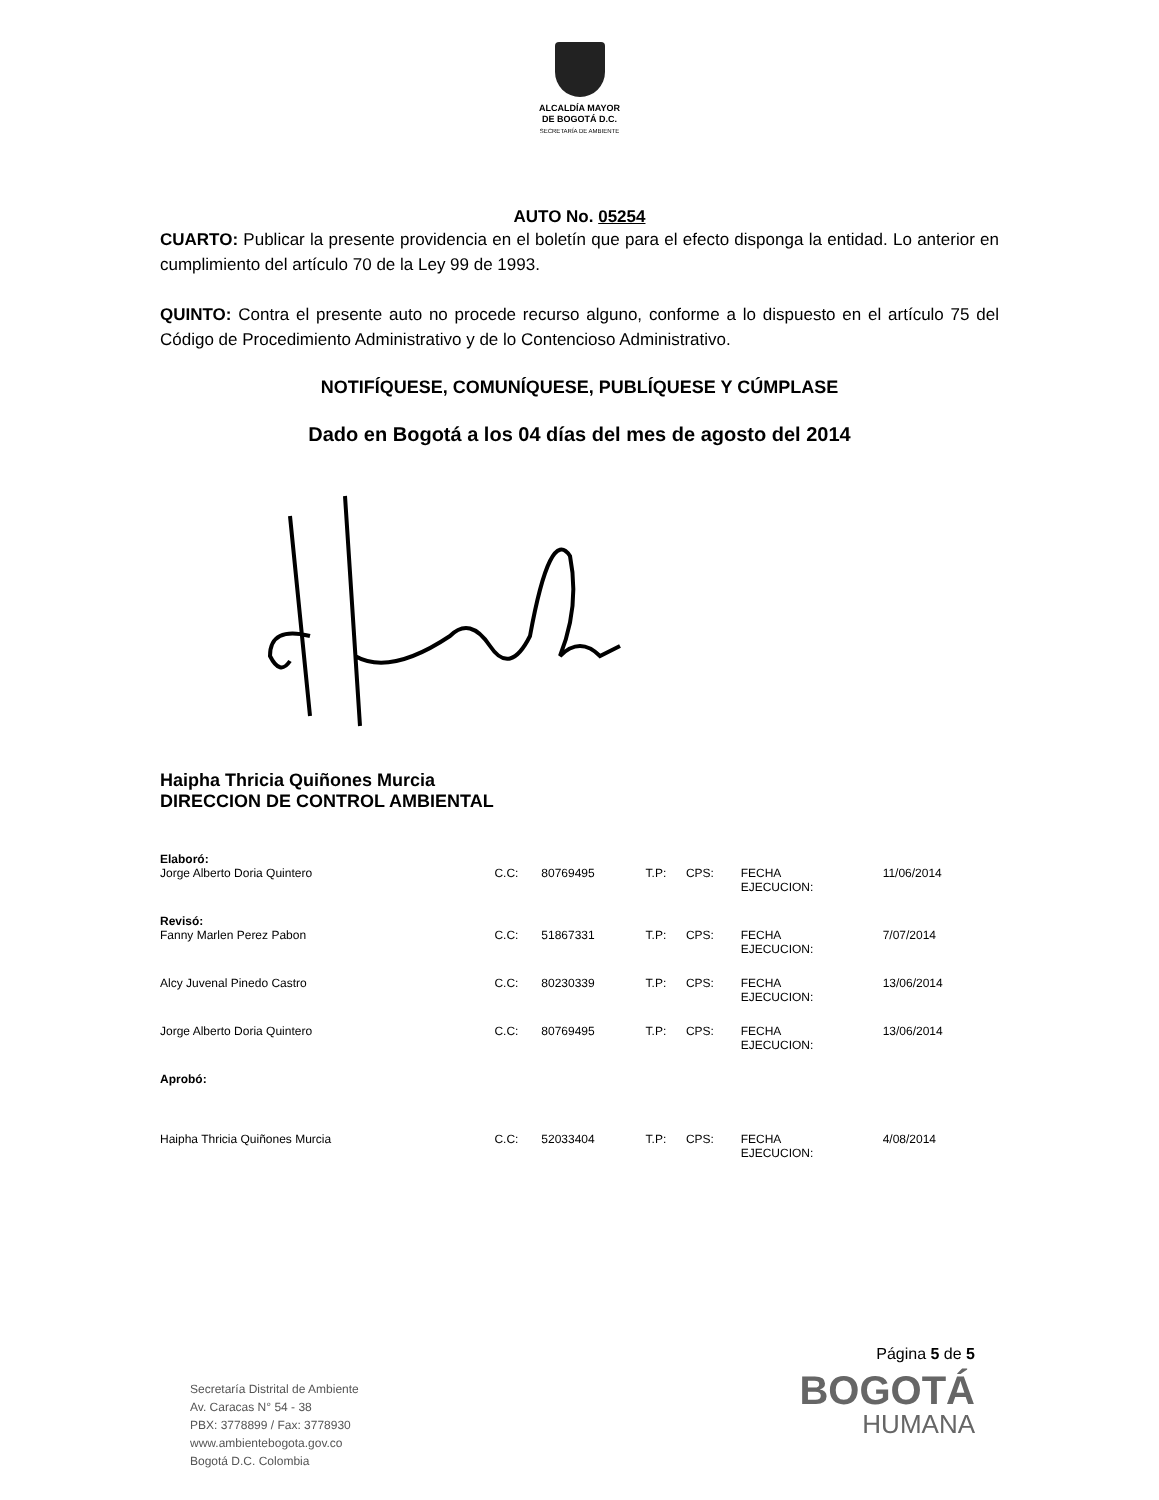ALCALDÍA MAYOR
DE BOGOTÁ D.C.
SECRETARÍA DE AMBIENTE
AUTO No. 05254
CUARTO: Publicar la presente providencia en el boletín que para el efecto disponga la entidad. Lo anterior en cumplimiento del artículo 70 de la Ley 99 de 1993.
QUINTO: Contra el presente auto no procede recurso alguno, conforme a lo dispuesto en el artículo 75 del Código de Procedimiento Administrativo y de lo Contencioso Administrativo.
NOTIFÍQUESE, COMUNÍQUESE, PUBLÍQUESE Y CÚMPLASE
Dado en Bogotá a los 04 días del mes de agosto del 2014
Haipha Thricia Quiñones Murcia
DIRECCION DE CONTROL AMBIENTAL
| Elaboró: | | | | | | |
| Jorge Alberto Doria Quintero | C.C: | 80769495 | T.P: | CPS: | FECHA EJECUCION: | 11/06/2014 |
| Revisó: | | | | | | |
| Fanny Marlen Perez Pabon | C.C: | 51867331 | T.P: | CPS: | FECHA EJECUCION: | 7/07/2014 |
| Alcy Juvenal Pinedo Castro | C.C: | 80230339 | T.P: | CPS: | FECHA EJECUCION: | 13/06/2014 |
| Jorge Alberto Doria Quintero | C.C: | 80769495 | T.P: | CPS: | FECHA EJECUCION: | 13/06/2014 |
| Aprobó: | | | | | | |
| Haipha Thricia Quiñones Murcia | C.C: | 52033404 | T.P: | CPS: | FECHA EJECUCION: | 4/08/2014 |
Página 5 de 5
BOGOTÁ
HUMANA
Secretaría Distrital de Ambiente
Av. Caracas N° 54 - 38
PBX: 3778899 / Fax: 3778930
www.ambientebogota.gov.co
Bogotá D.C. Colombia